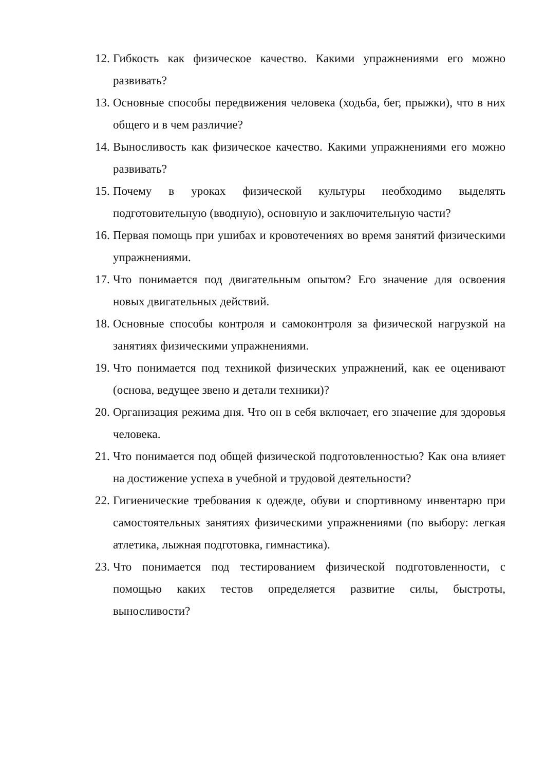12. Гибкость как физическое качество. Какими упражнениями его можно развивать?
13. Основные способы передвижения человека (ходьба, бег, прыжки), что в них общего и в чем различие?
14. Выносливость как физическое качество. Какими упражнениями его можно развивать?
15. Почему в уроках физической культуры необходимо выделять подготовительную (вводную), основную и заключительную части?
16. Первая помощь при ушибах и кровотечениях во время занятий физическими упражнениями.
17. Что понимается под двигательным опытом? Его значение для освоения новых двигательных действий.
18. Основные способы контроля и самоконтроля за физической нагрузкой на занятиях физическими упражнениями.
19. Что понимается под техникой физических упражнений, как ее оценивают (основа, ведущее звено и детали техники)?
20. Организация режима дня. Что он в себя включает, его значение для здоровья человека.
21. Что понимается под общей физической подготовленностью? Как она влияет на достижение успеха в учебной и трудовой деятельности?
22. Гигиенические требования к одежде, обуви и спортивному инвентарю при самостоятельных занятиях физическими упражнениями (по выбору: легкая атлетика, лыжная подготовка, гимнастика).
23. Что понимается под тестированием физической подготовленности, с помощью каких тестов определяется развитие силы, быстроты, выносливости?